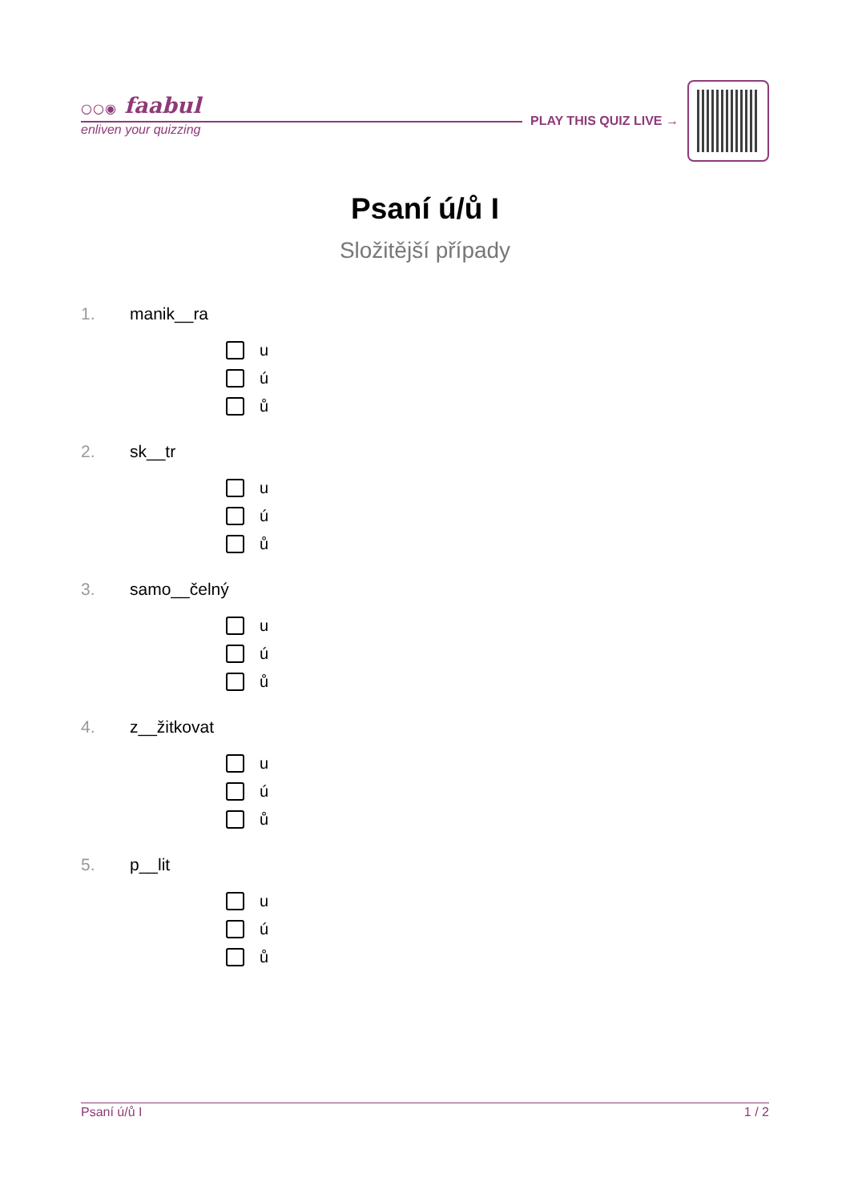○○◉ faabul
enliven your quizzing
PLAY THIS QUIZ LIVE →
Psaní ú/ů I
Složitější případy
1. manik__ra
u
ú
ů
2. sk__tr
u
ú
ů
3. samo__čelný
u
ú
ů
4. z__žitkovat
u
ú
ů
5. p__lit
u
ú
ů
Psaní ú/ů I 1 / 2